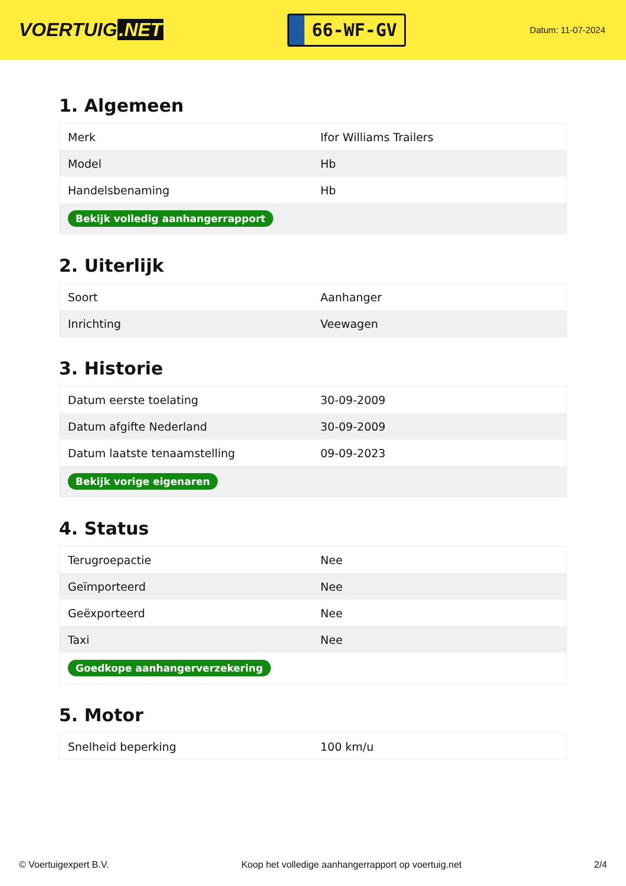VOERTUIG.NET
66-WF-GV
Datum: 11-07-2024
1. Algemeen
| Merk | Ifor Williams Trailers |
| Model | Hb |
| Handelsbenaming | Hb |
| Bekijk volledig aanhangerrapport | |
2. Uiterlijk
| Soort | Aanhanger |
| Inrichting | Veewagen |
3. Historie
| Datum eerste toelating | 30-09-2009 |
| Datum afgifte Nederland | 30-09-2009 |
| Datum laatste tenaamstelling | 09-09-2023 |
| Bekijk vorige eigenaren | |
4. Status
| Terugroepactie | Nee |
| Geïmporteerd | Nee |
| Geëxporteerd | Nee |
| Taxi | Nee |
| Goedkope aanhangerverzekering | |
5. Motor
| Snelheid beperking | 100 km/u |
© Voertuigexpert B.V. Koop het volledige aanhangerrapport op voertuig.net 2/4